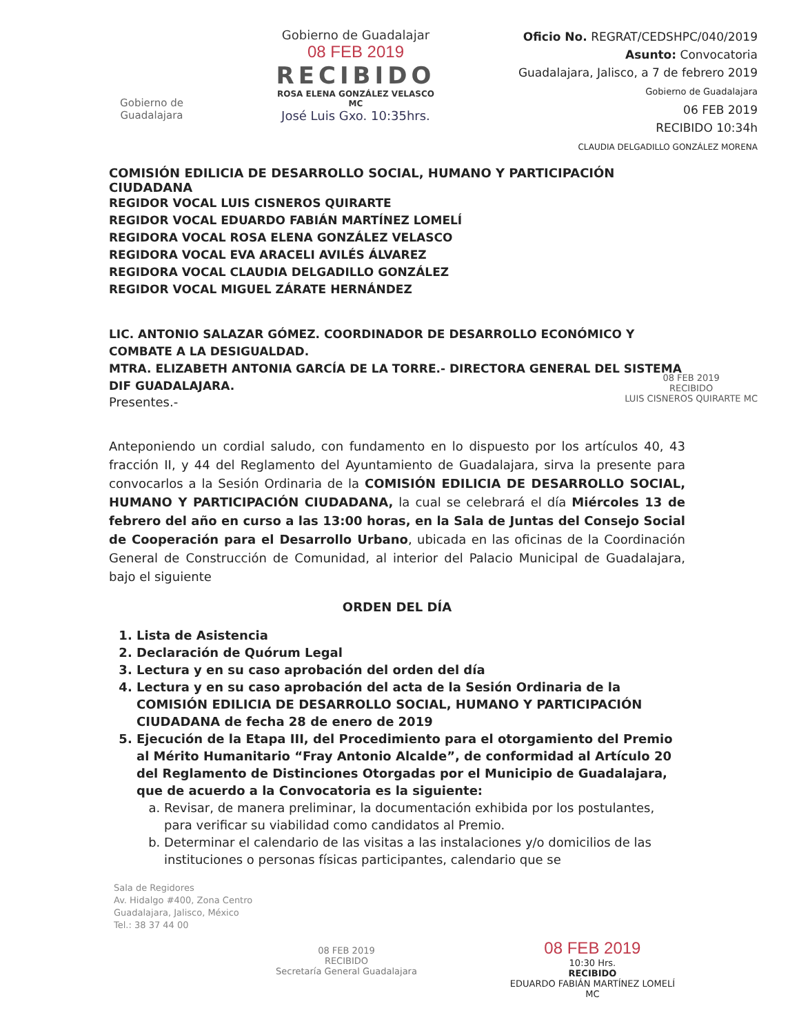Gobierno de
Guadalajara
Gobierno de Guadalajar
08 FEB 2019
RECIBIDO
ROSA ELENA GONZÁLEZ VELASCO
MC
José Luis Gxo. 10:35hrs.
Oficio No. REGRAT/CEDSHPC/040/2019
Asunto: Convocatoria
Guadalajara, Jalisco, a 7 de febrero 2019
Gobierno de Guadalajara
06 FEB 2019
RECIBIDO 10:34h
CLAUDIA DELGADILLO GONZÁLEZ MORENA
COMISIÓN EDILICIA DE DESARROLLO SOCIAL, HUMANO Y PARTICIPACIÓN CIUDADANA
REGIDOR VOCAL LUIS CISNEROS QUIRARTE
REGIDOR VOCAL EDUARDO FABIÁN MARTÍNEZ LOMELÍ
REGIDORA VOCAL ROSA ELENA GONZÁLEZ VELASCO
REGIDORA VOCAL EVA ARACELI AVILÉS ÁLVAREZ
REGIDORA VOCAL CLAUDIA DELGADILLO GONZÁLEZ
REGIDOR VOCAL MIGUEL ZÁRATE HERNÁNDEZ
08 FEB 2019
RECIBIDO
LUIS CISNEROS QUIRARTE MC
LIC. ANTONIO SALAZAR GÓMEZ. COORDINADOR DE DESARROLLO ECONÓMICO Y COMBATE A LA DESIGUALDAD.
MTRA. ELIZABETH ANTONIA GARCÍA DE LA TORRE.- DIRECTORA GENERAL DEL SISTEMA DIF GUADALAJARA.
Presentes.-
Anteponiendo un cordial saludo, con fundamento en lo dispuesto por los artículos 40, 43 fracción II, y 44 del Reglamento del Ayuntamiento de Guadalajara, sirva la presente para convocarlos a la Sesión Ordinaria de la COMISIÓN EDILICIA DE DESARROLLO SOCIAL, HUMANO Y PARTICIPACIÓN CIUDADANA, la cual se celebrará el día Miércoles 13 de febrero del año en curso a las 13:00 horas, en la Sala de Juntas del Consejo Social de Cooperación para el Desarrollo Urbano, ubicada en las oficinas de la Coordinación General de Construcción de Comunidad, al interior del Palacio Municipal de Guadalajara, bajo el siguiente
ORDEN DEL DÍA
1. Lista de Asistencia
2. Declaración de Quórum Legal
3. Lectura y en su caso aprobación del orden del día
4. Lectura y en su caso aprobación del acta de la Sesión Ordinaria de la COMISIÓN EDILICIA DE DESARROLLO SOCIAL, HUMANO Y PARTICIPACIÓN CIUDADANA de fecha 28 de enero de 2019
5. Ejecución de la Etapa III, del Procedimiento para el otorgamiento del Premio al Mérito Humanitario “Fray Antonio Alcalde”, de conformidad al Artículo 20 del Reglamento de Distinciones Otorgadas por el Municipio de Guadalajara, que de acuerdo a la Convocatoria es la siguiente:
a. Revisar, de manera preliminar, la documentación exhibida por los postulantes, para verificar su viabilidad como candidatos al Premio.
b. Determinar el calendario de las visitas a las instalaciones y/o domicilios de las instituciones o personas físicas participantes, calendario que se
Sala de Regidores
Av. Hidalgo #400, Zona Centro
Guadalajara, Jalisco, México
Tel.: 38 37 44 00
08 FEB 2019
RECIBIDO
Secretaría General Guadalajara
08 FEB 2019
10:30 Hrs.
RECIBIDO
EDUARDO FABIÁN MARTÍNEZ LOMELÍ
MC